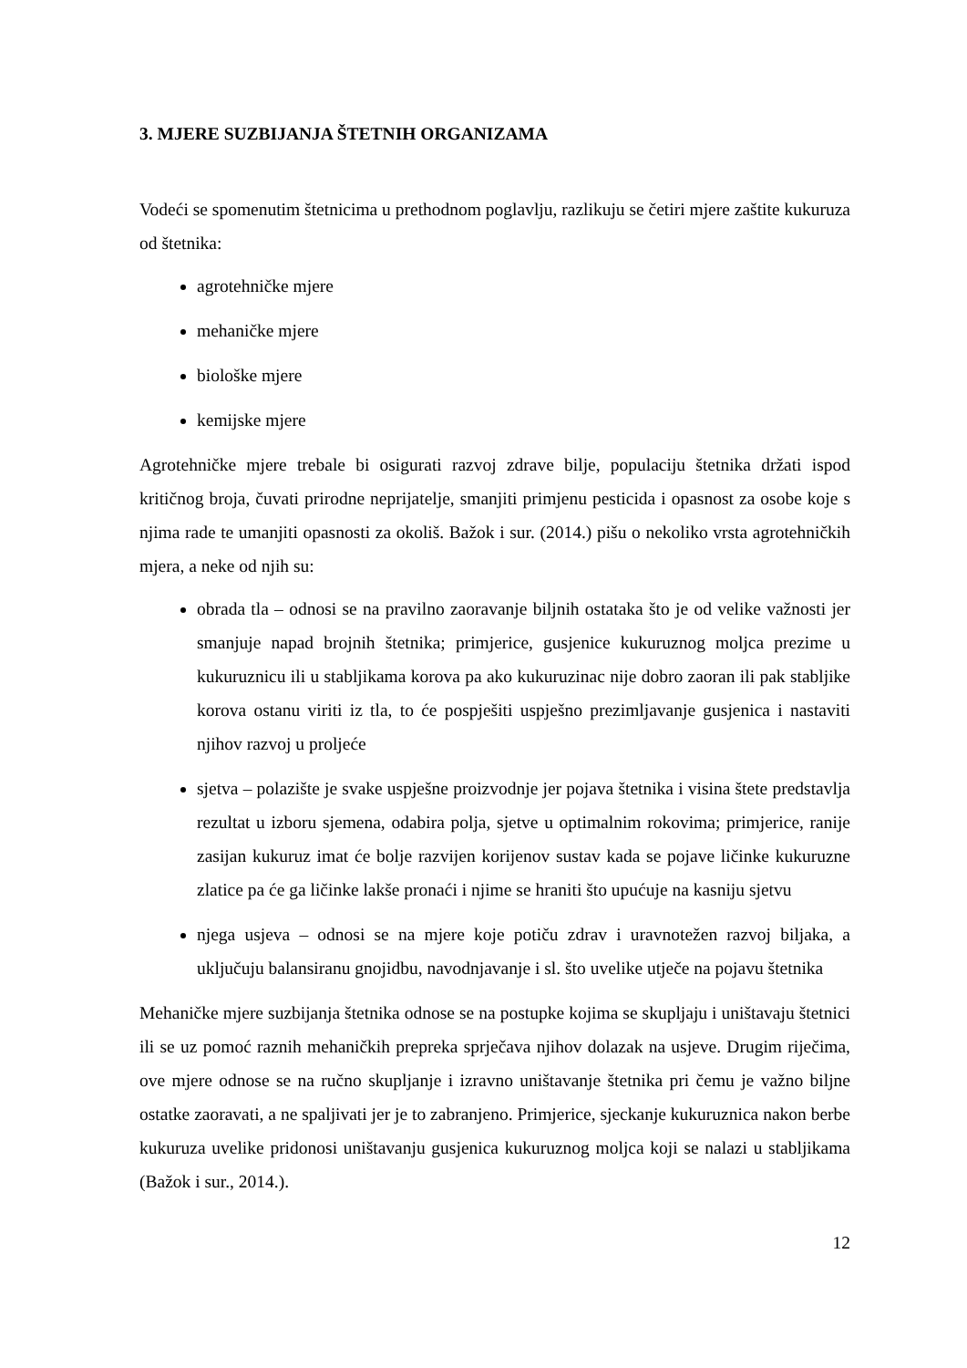3. MJERE SUZBIJANJA ŠTETNIH ORGANIZAMA
Vodeći se spomenutim štetnicima u prethodnom poglavlju, razlikuju se četiri mjere zaštite kukuruza od štetnika:
agrotehničke mjere
mehaničke mjere
biološke mjere
kemijske mjere
Agrotehničke mjere trebale bi osigurati razvoj zdrave bilje, populaciju štetnika držati ispod kritičnog broja, čuvati prirodne neprijatelje, smanjiti primjenu pesticida i opasnost za osobe koje s njima rade te umanjiti opasnosti za okoliš. Bažok i sur. (2014.) pišu o nekoliko vrsta agrotehničkih mjera, a neke od njih su:
obrada tla – odnosi se na pravilno zaoravanje biljnih ostataka što je od velike važnosti jer smanjuje napad brojnih štetnika; primjerice, gusjenice kukuruznog moljca prezime u kukuruznicu ili u stabljikama korova pa ako kukuruzinac nije dobro zaoran ili pak stabljike korova ostanu viriti iz tla, to će pospješiti uspješno prezimljavanje gusjenica i nastaviti njihov razvoj u proljeće
sjetva – polazište je svake uspješne proizvodnje jer pojava štetnika i visina štete predstavlja rezultat u izboru sjemena, odabira polja, sjetve u optimalnim rokovima; primjerice, ranije zasijan kukuruz imat će bolje razvijen korijenov sustav kada se pojave ličinke kukuruzne zlatice pa će ga ličinke lakše pronaći i njime se hraniti što upućuje na kasniju sjetvu
njega usjeva – odnosi se na mjere koje potiču zdrav i uravnotežen razvoj biljaka, a uključuju balansiranu gnojidbu, navodnjavanje i sl. što uvelike utječe na pojavu štetnika
Mehaničke mjere suzbijanja štetnika odnose se na postupke kojima se skupljaju i uništavaju štetnici ili se uz pomoć raznih mehaničkih prepreka sprječava njihov dolazak na usjeve. Drugim riječima, ove mjere odnose se na ručno skupljanje i izravno uništavanje štetnika pri čemu je važno biljne ostatke zaoravati, a ne spaljivati jer je to zabranjeno. Primjerice, sjeckanje kukuruznica nakon berbe kukuruza uvelike pridonosi uništavanju gusjenica kukuruznog moljca koji se nalazi u stabljikama (Bažok i sur., 2014.).
12